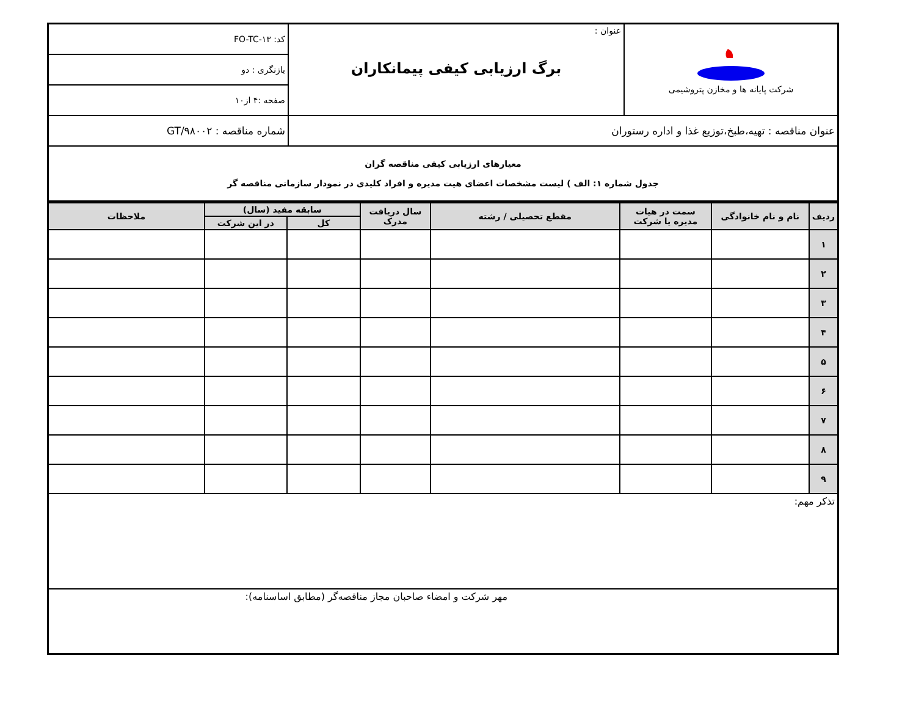| شرکت پایانه ها و مخازن پتروشیمی | عنوان : برگ ارزیابی کیفی پیمانکاران | کد: FO-TC-۱۳ |
| | | بازنگری : دو |
| | | صفحه :۴ از۱۰ |
| عنوان مناقصه : تهیه،طبخ،توزیع غذا و اداره رستوران | | شماره مناقصه : GT/۹۸۰۰۲ |
| معیارهای ارزیابی کیفی مناقصه گران جدول شماره ۱: الف ) لیست مشخصات اعضای هیت مدیره و افراد کلیدی در نمودار سازمانی مناقصه گر | | |
| ردیف | نام و نام خانوادگی | سمت در هیات مدیره یا شرکت | مقطع تحصیلی / رشته | سال دریافت مدرک | سابقه مفید (سال) | | ملاحظات |
| --- | --- | --- | --- | --- | --- | --- | --- |
| | | | | | کل | در این شرکت | |
| ۱ | | | | | | | |
| ۲ | | | | | | | |
| ۳ | | | | | | | |
| ۴ | | | | | | | |
| ۵ | | | | | | | |
| ۶ | | | | | | | |
| ۷ | | | | | | | |
| ۸ | | | | | | | |
| ۹ | | | | | | | |
| تذکر مهم: | | | | | | | |
| مهر شرکت و امضاء صاحبان مجاز مناقصه‌گر (مطابق اساسنامه): | | | | | | | |